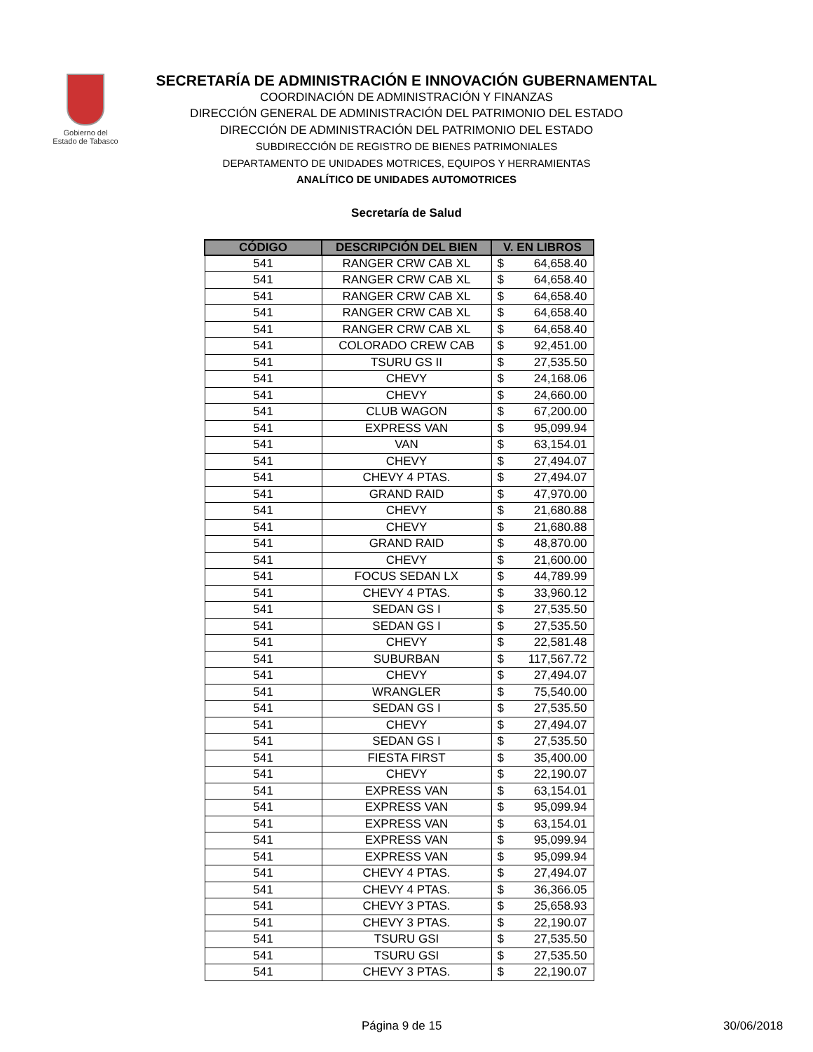Gobierno del
Estado de Tabasco
SECRETARÍA DE ADMINISTRACIÓN E INNOVACIÓN GUBERNAMENTAL
COORDINACIÓN DE ADMINISTRACIÓN Y FINANZAS
DIRECCIÓN GENERAL DE ADMINISTRACIÓN DEL PATRIMONIO DEL ESTADO
DIRECCIÓN DE ADMINISTRACIÓN DEL PATRIMONIO DEL ESTADO
SUBDIRECCIÓN DE REGISTRO DE BIENES PATRIMONIALES
DEPARTAMENTO DE UNIDADES MOTRICES, EQUIPOS Y HERRAMIENTAS
ANALÍTICO DE UNIDADES AUTOMOTRICES
Secretaría de Salud
| CÓDIGO | DESCRIPCIÓN DEL BIEN | V. EN LIBROS | |
| --- | --- | --- | --- |
| 541 | RANGER CRW CAB XL | $ | 64,658.40 |
| 541 | RANGER CRW CAB XL | $ | 64,658.40 |
| 541 | RANGER CRW CAB XL | $ | 64,658.40 |
| 541 | RANGER CRW CAB XL | $ | 64,658.40 |
| 541 | RANGER CRW CAB XL | $ | 64,658.40 |
| 541 | COLORADO CREW CAB | $ | 92,451.00 |
| 541 | TSURU GS II | $ | 27,535.50 |
| 541 | CHEVY | $ | 24,168.06 |
| 541 | CHEVY | $ | 24,660.00 |
| 541 | CLUB WAGON | $ | 67,200.00 |
| 541 | EXPRESS VAN | $ | 95,099.94 |
| 541 | VAN | $ | 63,154.01 |
| 541 | CHEVY | $ | 27,494.07 |
| 541 | CHEVY 4 PTAS. | $ | 27,494.07 |
| 541 | GRAND RAID | $ | 47,970.00 |
| 541 | CHEVY | $ | 21,680.88 |
| 541 | CHEVY | $ | 21,680.88 |
| 541 | GRAND RAID | $ | 48,870.00 |
| 541 | CHEVY | $ | 21,600.00 |
| 541 | FOCUS SEDAN LX | $ | 44,789.99 |
| 541 | CHEVY 4 PTAS. | $ | 33,960.12 |
| 541 | SEDAN GS I | $ | 27,535.50 |
| 541 | SEDAN GS I | $ | 27,535.50 |
| 541 | CHEVY | $ | 22,581.48 |
| 541 | SUBURBAN | $ | 117,567.72 |
| 541 | CHEVY | $ | 27,494.07 |
| 541 | WRANGLER | $ | 75,540.00 |
| 541 | SEDAN GS I | $ | 27,535.50 |
| 541 | CHEVY | $ | 27,494.07 |
| 541 | SEDAN GS I | $ | 27,535.50 |
| 541 | FIESTA FIRST | $ | 35,400.00 |
| 541 | CHEVY | $ | 22,190.07 |
| 541 | EXPRESS VAN | $ | 63,154.01 |
| 541 | EXPRESS VAN | $ | 95,099.94 |
| 541 | EXPRESS VAN | $ | 63,154.01 |
| 541 | EXPRESS VAN | $ | 95,099.94 |
| 541 | EXPRESS VAN | $ | 95,099.94 |
| 541 | CHEVY 4 PTAS. | $ | 27,494.07 |
| 541 | CHEVY 4 PTAS. | $ | 36,366.05 |
| 541 | CHEVY 3 PTAS. | $ | 25,658.93 |
| 541 | CHEVY 3 PTAS. | $ | 22,190.07 |
| 541 | TSURU GSI | $ | 27,535.50 |
| 541 | TSURU GSI | $ | 27,535.50 |
| 541 | CHEVY 3 PTAS. | $ | 22,190.07 |
Página 9 de 15 30/06/2018